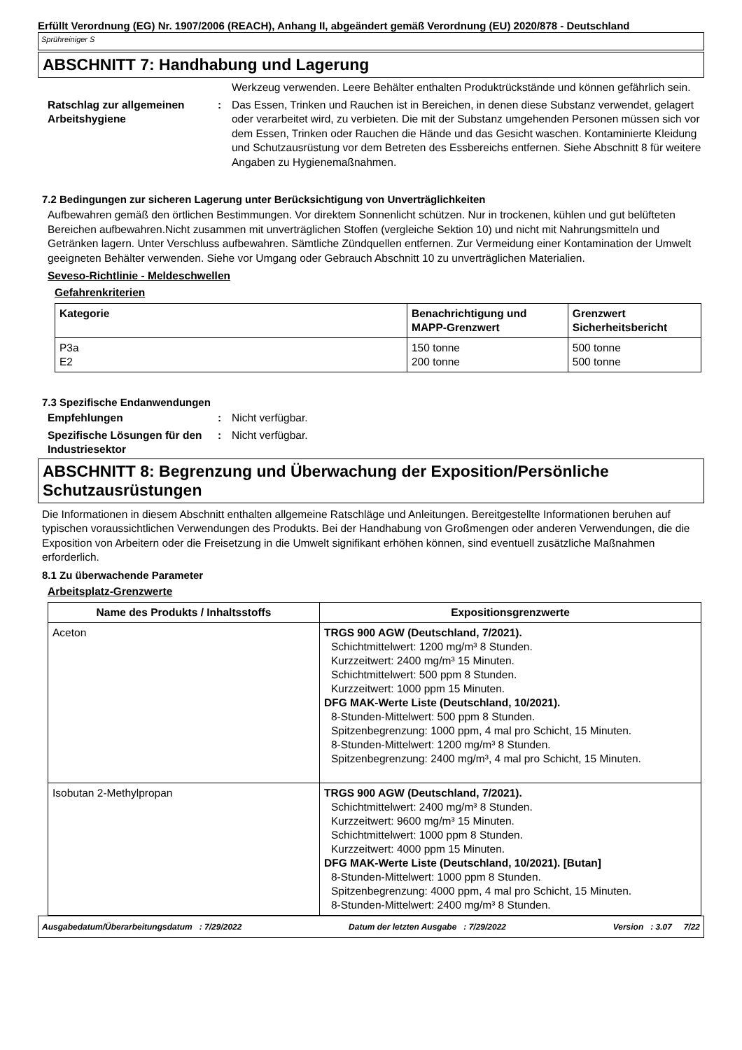Erfüllt Verordnung (EG) Nr. 1907/2006 (REACH), Anhang II, abgeändert gemäß Verordnung (EU) 2020/878 - Deutschland
Sprühreiniger S
ABSCHNITT 7: Handhabung und Lagerung
Werkzeug verwenden. Leere Behälter enthalten Produktrückstände und können gefährlich sein.
Ratschlag zur allgemeinen Arbeitshygiene
: Das Essen, Trinken und Rauchen ist in Bereichen, in denen diese Substanz verwendet, gelagert oder verarbeitet wird, zu verbieten. Die mit der Substanz umgehenden Personen müssen sich vor dem Essen, Trinken oder Rauchen die Hände und das Gesicht waschen. Kontaminierte Kleidung und Schutzausrüstung vor dem Betreten des Essbereichs entfernen. Siehe Abschnitt 8 für weitere Angaben zu Hygienemaßnahmen.
7.2 Bedingungen zur sicheren Lagerung unter Berücksichtigung von Unverträglichkeiten
Aufbewahren gemäß den örtlichen Bestimmungen. Vor direktem Sonnenlicht schützen. Nur in trockenen, kühlen und gut belüfteten Bereichen aufbewahren.Nicht zusammen mit unverträglichen Stoffen (vergleiche Sektion 10) und nicht mit Nahrungsmitteln und Getränken lagern. Unter Verschluss aufbewahren. Sämtliche Zündquellen entfernen. Zur Vermeidung einer Kontamination der Umwelt geeigneten Behälter verwenden. Siehe vor Umgang oder Gebrauch Abschnitt 10 zu unverträglichen Materialien.
Seveso-Richtlinie - Meldeschwellen
Gefahrenkriterien
| Kategorie | Benachrichtigung und MAPP-Grenzwert | Grenzwert Sicherheitsbericht |
| --- | --- | --- |
| P3a E2 | 150 tonne 200 tonne | 500 tonne 500 tonne |
7.3 Spezifische Endanwendungen
Empfehlungen : Nicht verfügbar.
Spezifische Lösungen für den Industriesektor
: Nicht verfügbar.
ABSCHNITT 8: Begrenzung und Überwachung der Exposition/Persönliche Schutzausrüstungen
Die Informationen in diesem Abschnitt enthalten allgemeine Ratschläge und Anleitungen. Bereitgestellte Informationen beruhen auf typischen voraussichtlichen Verwendungen des Produkts. Bei der Handhabung von Großmengen oder anderen Verwendungen, die die Exposition von Arbeitern oder die Freisetzung in die Umwelt signifikant erhöhen können, sind eventuell zusätzliche Maßnahmen erforderlich.
8.1 Zu überwachende Parameter
Arbeitsplatz-Grenzwerte
| Name des Produkts / Inhaltsstoffs | Expositionsgrenzwerte |
| --- | --- |
| Aceton | TRGS 900 AGW (Deutschland, 7/2021). Schichtmittelwert: 1200 mg/m³ 8 Stunden. Kurzzeitwert: 2400 mg/m³ 15 Minuten. Schichtmittelwert: 500 ppm 8 Stunden. Kurzzeitwert: 1000 ppm 15 Minuten. DFG MAK-Werte Liste (Deutschland, 10/2021). 8-Stunden-Mittelwert: 500 ppm 8 Stunden. Spitzenbegrenzung: 1000 ppm, 4 mal pro Schicht, 15 Minuten. 8-Stunden-Mittelwert: 1200 mg/m³ 8 Stunden. Spitzenbegrenzung: 2400 mg/m³, 4 mal pro Schicht, 15 Minuten. |
| Isobutan 2-Methylpropan | TRGS 900 AGW (Deutschland, 7/2021). Schichtmittelwert: 2400 mg/m³ 8 Stunden. Kurzzeitwert: 9600 mg/m³ 15 Minuten. Schichtmittelwert: 1000 ppm 8 Stunden. Kurzzeitwert: 4000 ppm 15 Minuten. DFG MAK-Werte Liste (Deutschland, 10/2021). [Butan] 8-Stunden-Mittelwert: 1000 ppm 8 Stunden. Spitzenbegrenzung: 4000 ppm, 4 mal pro Schicht, 15 Minuten. 8-Stunden-Mittelwert: 2400 mg/m³ 8 Stunden. |
Ausgabedatum/Überarbeitungsdatum : 7/29/2022 Datum der letzten Ausgabe : 7/29/2022 Version : 3.07 7/22